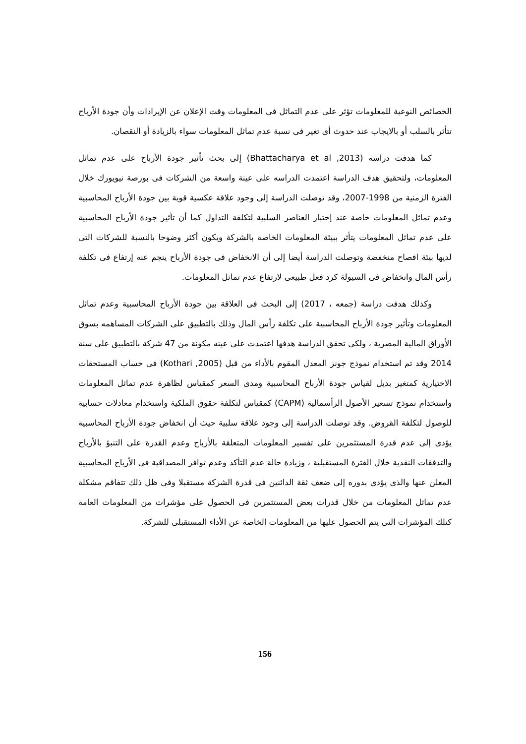الخصائص النوعية للمعلومات تؤثر على عدم التماثل فى المعلومات وقت الإعلان عن الإيرادات وأن جودة الأرباح تتأثر بالسلب أو بالايجاب عند حدوث أى تغير فى نسبة عدم تماثل المعلومات سواء بالزيادة أو النقصان.
كما هدفت دراسه (Bhattacharya et al ,2013) إلى بحث تأثير جودة الأرباح على عدم تماثل المعلومات، ولتحقيق هدف الدراسة اعتمدت الدراسه على عينة واسعة من الشركات فى بورصة نيويورك خلال الفترة الزمنية من 1998-2007، وقد توصلت الدراسة إلى وجود علاقة عكسية قوية بين جودة الأرباح المحاسبية وعدم تماثل المعلومات خاصة عند إختبار العناصر السلبية لتكلفة التداول كما أن تأثير جودة الأرباح المحاسبية على عدم تماثل المعلومات يتأثر ببيئة المعلومات الخاصة بالشركة ويكون أكثر وضوحا بالنسبة للشركات التى لديها بيئة افصاح منخفضة وتوصلت الدراسة أيضا إلى أن الانخفاض فى جودة الأرباح ينجم عنه إرتفاع فى تكلفة رأس المال وانخفاض فى السيولة كرد فعل طبيعى لارتفاع عدم تماثل المعلومات.
وكذلك هدفت دراسة (جمعه ، 2017) إلى البحث فى العلاقة بين جودة الأرباح المحاسبية وعدم تماثل المعلومات وتأثير جودة الأرباح المحاسبية على تكلفة رأس المال وذلك بالتطبيق على الشركات المساهمه بسوق الأوراق المالية المصرية ، ولكى تحقق الدراسة هدفها اعتمدت على عينه مكونة من 47 شركة بالتطبيق على سنة 2014 وقد تم استخدام نموذج جونز المعدل المقوم بالأداء من قبل (Kothari ,2005) فى حساب المستحقات الاختيارية كمتغير بديل لقياس جودة الأرباح المحاسبية ومدى السعر كمقياس لظاهرة عدم تماثل المعلومات واستخدام نموذج تسعير الأصول الرأسمالية (CAPM) كمقياس لتكلفة حقوق الملكية واستخدام معادلات حسابية للوصول لتكلفة القروض. وقد توصلت الدراسة إلى وجود علاقة سلبية حيث أن انخفاض جودة الأرباح المحاسبية يؤدى إلى عدم قدرة المستثمرين على تفسير المعلومات المتعلقة بالأرباح وعدم القدرة على التنبؤ بالأرباح والتدفقات النقدية خلال الفترة المستقبلية ، وزيادة حالة عدم التأكد وعدم توافر المصداقية فى الأرباح المحاسبية المعلن عنها والذى يؤدى بدوره إلى ضعف ثقة الدائنين فى قدرة الشركة مستقبلا وفى ظل ذلك تتفاقم مشكلة عدم تماثل المعلومات من خلال قدرات بعض المستثمرين فى الحصول على مؤشرات من المعلومات العامة كتلك المؤشرات التى يتم الحصول عليها من المعلومات الخاصة عن الأداء المستقبلى للشركة.
156